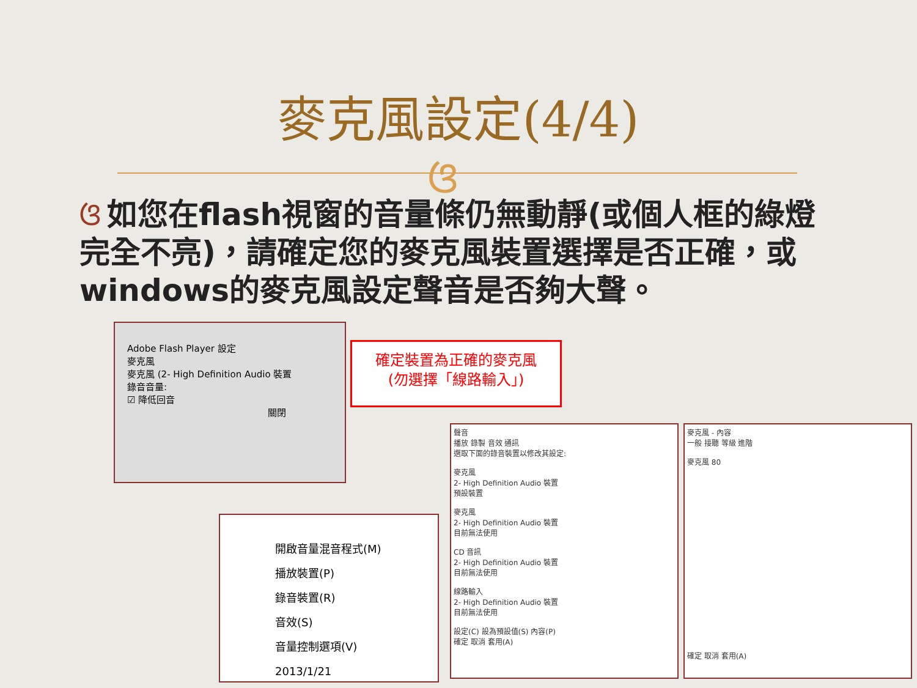麥克風設定(4/4)
ଓ
ଓ 如您在flash視窗的音量條仍無動靜(或個人框的綠燈完全不亮)，請確定您的麥克風裝置選擇是否正確，或windows的麥克風設定聲音是否夠大聲。
Adobe Flash Player 設定
麥克風
麥克風 (2- High Definition Audio 裝置
錄音音量:
☑ 降低回音
關閉
確定裝置為正確的麥克風
(勿選擇「線路輸入」)
開啟音量混音程式(M)
播放裝置(P)
錄音裝置(R)
音效(S)
音量控制選項(V)
2013/1/21
聲音
播放 錄製 音效 通訊
選取下面的錄音裝置以修改其設定:
麥克風
2- High Definition Audio 裝置
預設裝置
麥克風
2- High Definition Audio 裝置
目前無法使用
CD 音訊
2- High Definition Audio 裝置
目前無法使用
線路輸入
2- High Definition Audio 裝置
目前無法使用
設定(C) 設為預設值(S) 內容(P)
確定 取消 套用(A)
麥克風 - 內容
一般 接聽 等級 進階
麥克風 80
確定 取消 套用(A)